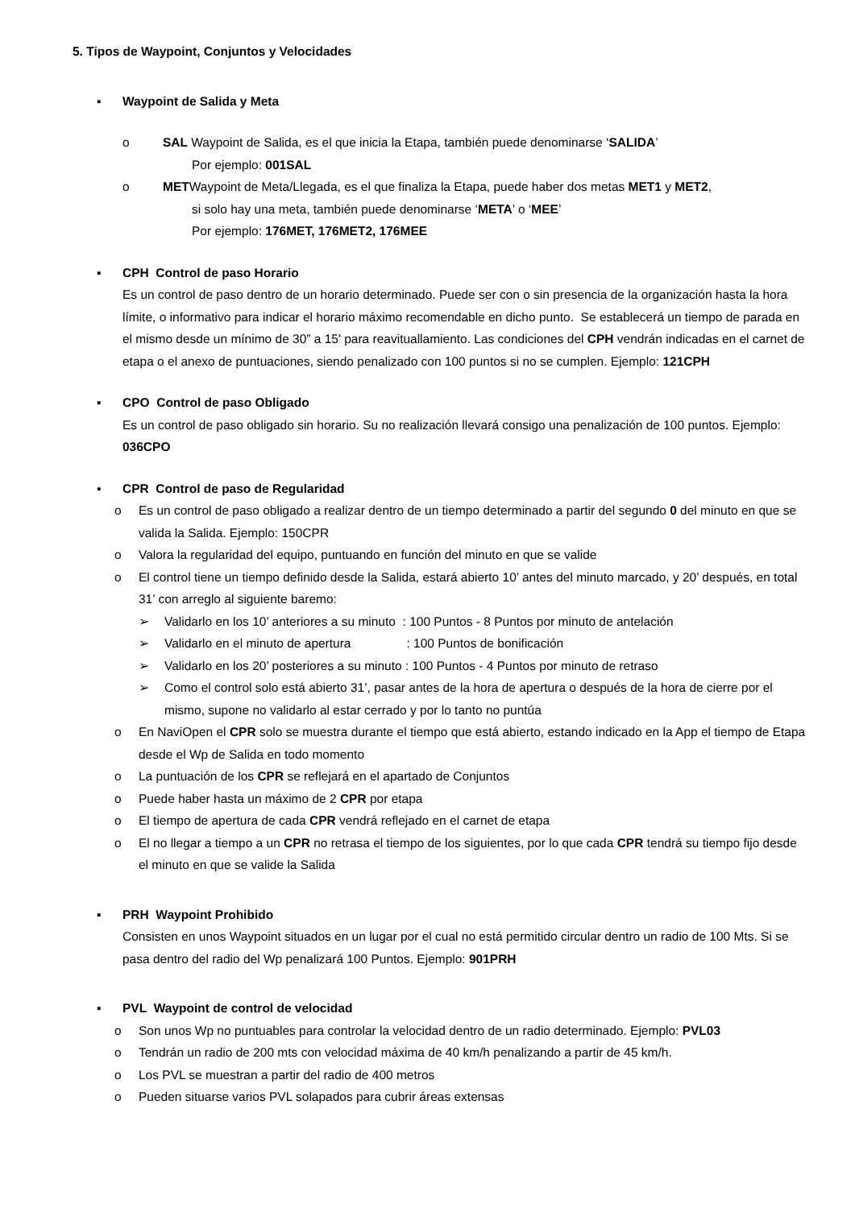5. Tipos de Waypoint, Conjuntos y Velocidades
▪ Waypoint de Salida y Meta
o SAL Waypoint de Salida, es el que inicia la Etapa, también puede denominarse ‘SALIDA’
Por ejemplo: 001SAL
o METWaypoint de Meta/Llegada, es el que finaliza la Etapa, puede haber dos metas MET1 y MET2,
si solo hay una meta, también puede denominarse ‘META’ o ‘MEE’
Por ejemplo: 176MET, 176MET2, 176MEE
▪ CPH Control de paso Horario
Es un control de paso dentro de un horario determinado. Puede ser con o sin presencia de la organización hasta la hora límite, o informativo para indicar el horario máximo recomendable en dicho punto. Se establecerá un tiempo de parada en el mismo desde un mínimo de 30” a 15' para reavituallamiento. Las condiciones del CPH vendrán indicadas en el carnet de etapa o el anexo de puntuaciones, siendo penalizado con 100 puntos si no se cumplen. Ejemplo: 121CPH
▪ CPO Control de paso Obligado
Es un control de paso obligado sin horario. Su no realización llevará consigo una penalización de 100 puntos. Ejemplo: 036CPO
▪ CPR Control de paso de Regularidad
o Es un control de paso obligado a realizar dentro de un tiempo determinado a partir del segundo 0 del minuto en que se valida la Salida. Ejemplo: 150CPR
o Valora la regularidad del equipo, puntuando en función del minuto en que se valide
o El control tiene un tiempo definido desde la Salida, estará abierto 10’ antes del minuto marcado, y 20’ después, en total 31’ con arreglo al siguiente baremo:
➢ Validarlo en los 10’ anteriores a su minuto : 100 Puntos - 8 Puntos por minuto de antelación
➢ Validarlo en el minuto de apertura : 100 Puntos de bonificación
➢ Validarlo en los 20’ posteriores a su minuto : 100 Puntos - 4 Puntos por minuto de retraso
➢ Como el control solo está abierto 31’, pasar antes de la hora de apertura o después de la hora de cierre por el mismo, supone no validarlo al estar cerrado y por lo tanto no puntúa
o En NaviOpen el CPR solo se muestra durante el tiempo que está abierto, estando indicado en la App el tiempo de Etapa desde el Wp de Salida en todo momento
o La puntuación de los CPR se reflejará en el apartado de Conjuntos
o Puede haber hasta un máximo de 2 CPR por etapa
o El tiempo de apertura de cada CPR vendrá reflejado en el carnet de etapa
o El no llegar a tiempo a un CPR no retrasa el tiempo de los siguientes, por lo que cada CPR tendrá su tiempo fijo desde el minuto en que se valide la Salida
▪ PRH Waypoint Prohibido
Consisten en unos Waypoint situados en un lugar por el cual no está permitido circular dentro un radio de 100 Mts. Si se pasa dentro del radio del Wp penalizará 100 Puntos. Ejemplo: 901PRH
▪ PVL Waypoint de control de velocidad
o Son unos Wp no puntuables para controlar la velocidad dentro de un radio determinado. Ejemplo: PVL03
o Tendrán un radio de 200 mts con velocidad máxima de 40 km/h penalizando a partir de 45 km/h.
o Los PVL se muestran a partir del radio de 400 metros
o Pueden situarse varios PVL solapados para cubrir áreas extensas